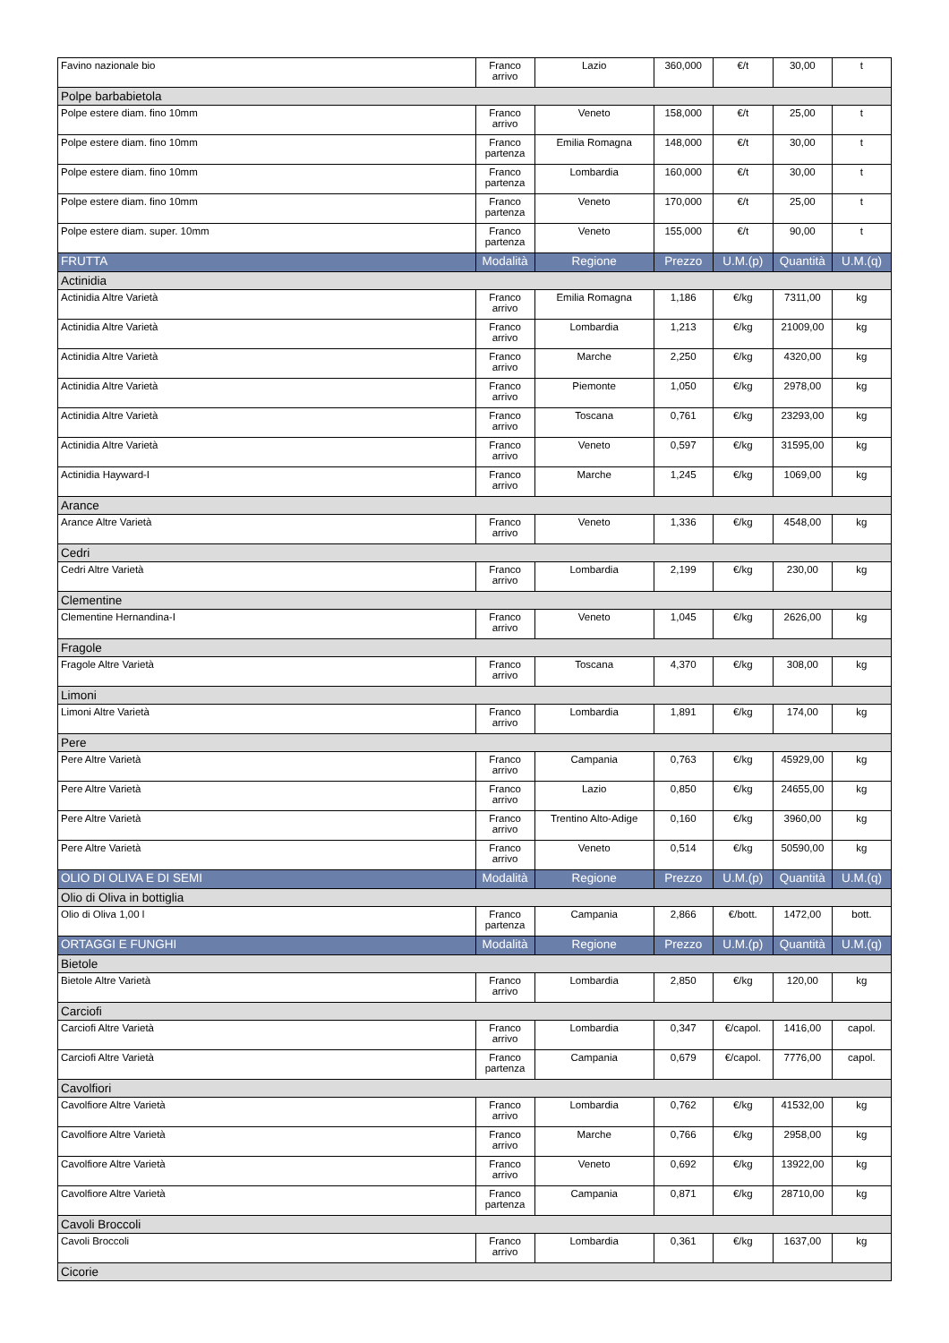| Favino nazionale bio | Franco arrivo | Lazio | 360,000 | €/t | 30,00 | t |
| Polpe barbabietola | | | | | | |
| Polpe estere diam. fino 10mm | Franco arrivo | Veneto | 158,000 | €/t | 25,00 | t |
| Polpe estere diam. fino 10mm | Franco partenza | Emilia Romagna | 148,000 | €/t | 30,00 | t |
| Polpe estere diam. fino 10mm | Franco partenza | Lombardia | 160,000 | €/t | 30,00 | t |
| Polpe estere diam. fino 10mm | Franco partenza | Veneto | 170,000 | €/t | 25,00 | t |
| Polpe estere diam. super. 10mm | Franco partenza | Veneto | 155,000 | €/t | 90,00 | t |
| FRUTTA | Modalità | Regione | Prezzo | U.M.(p) | Quantità | U.M.(q) |
| Actinidia | | | | | | |
| Actinidia Altre Varietà | Franco arrivo | Emilia Romagna | 1,186 | €/kg | 7311,00 | kg |
| Actinidia Altre Varietà | Franco arrivo | Lombardia | 1,213 | €/kg | 21009,00 | kg |
| Actinidia Altre Varietà | Franco arrivo | Marche | 2,250 | €/kg | 4320,00 | kg |
| Actinidia Altre Varietà | Franco arrivo | Piemonte | 1,050 | €/kg | 2978,00 | kg |
| Actinidia Altre Varietà | Franco arrivo | Toscana | 0,761 | €/kg | 23293,00 | kg |
| Actinidia Altre Varietà | Franco arrivo | Veneto | 0,597 | €/kg | 31595,00 | kg |
| Actinidia Hayward-I | Franco arrivo | Marche | 1,245 | €/kg | 1069,00 | kg |
| Arance | | | | | | |
| Arance Altre Varietà | Franco arrivo | Veneto | 1,336 | €/kg | 4548,00 | kg |
| Cedri | | | | | | |
| Cedri Altre Varietà | Franco arrivo | Lombardia | 2,199 | €/kg | 230,00 | kg |
| Clementine | | | | | | |
| Clementine Hernandina-I | Franco arrivo | Veneto | 1,045 | €/kg | 2626,00 | kg |
| Fragole | | | | | | |
| Fragole Altre Varietà | Franco arrivo | Toscana | 4,370 | €/kg | 308,00 | kg |
| Limoni | | | | | | |
| Limoni Altre Varietà | Franco arrivo | Lombardia | 1,891 | €/kg | 174,00 | kg |
| Pere | | | | | | |
| Pere Altre Varietà | Franco arrivo | Campania | 0,763 | €/kg | 45929,00 | kg |
| Pere Altre Varietà | Franco arrivo | Lazio | 0,850 | €/kg | 24655,00 | kg |
| Pere Altre Varietà | Franco arrivo | Trentino Alto-Adige | 0,160 | €/kg | 3960,00 | kg |
| Pere Altre Varietà | Franco arrivo | Veneto | 0,514 | €/kg | 50590,00 | kg |
| OLIO DI OLIVA E DI SEMI | Modalità | Regione | Prezzo | U.M.(p) | Quantità | U.M.(q) |
| Olio di Oliva in bottiglia | | | | | | |
| Olio di Oliva 1,00 l | Franco partenza | Campania | 2,866 | €/bott. | 1472,00 | bott. |
| ORTAGGI E FUNGHI | Modalità | Regione | Prezzo | U.M.(p) | Quantità | U.M.(q) |
| Bietole | | | | | | |
| Bietole Altre Varietà | Franco arrivo | Lombardia | 2,850 | €/kg | 120,00 | kg |
| Carciofi | | | | | | |
| Carciofi Altre Varietà | Franco arrivo | Lombardia | 0,347 | €/capol. | 1416,00 | capol. |
| Carciofi Altre Varietà | Franco partenza | Campania | 0,679 | €/capol. | 7776,00 | capol. |
| Cavolfiori | | | | | | |
| Cavolfiore Altre Varietà | Franco arrivo | Lombardia | 0,762 | €/kg | 41532,00 | kg |
| Cavolfiore Altre Varietà | Franco arrivo | Marche | 0,766 | €/kg | 2958,00 | kg |
| Cavolfiore Altre Varietà | Franco arrivo | Veneto | 0,692 | €/kg | 13922,00 | kg |
| Cavolfiore Altre Varietà | Franco partenza | Campania | 0,871 | €/kg | 28710,00 | kg |
| Cavoli Broccoli | | | | | | |
| Cavoli Broccoli | Franco arrivo | Lombardia | 0,361 | €/kg | 1637,00 | kg |
| Cicorie | | | | | | |